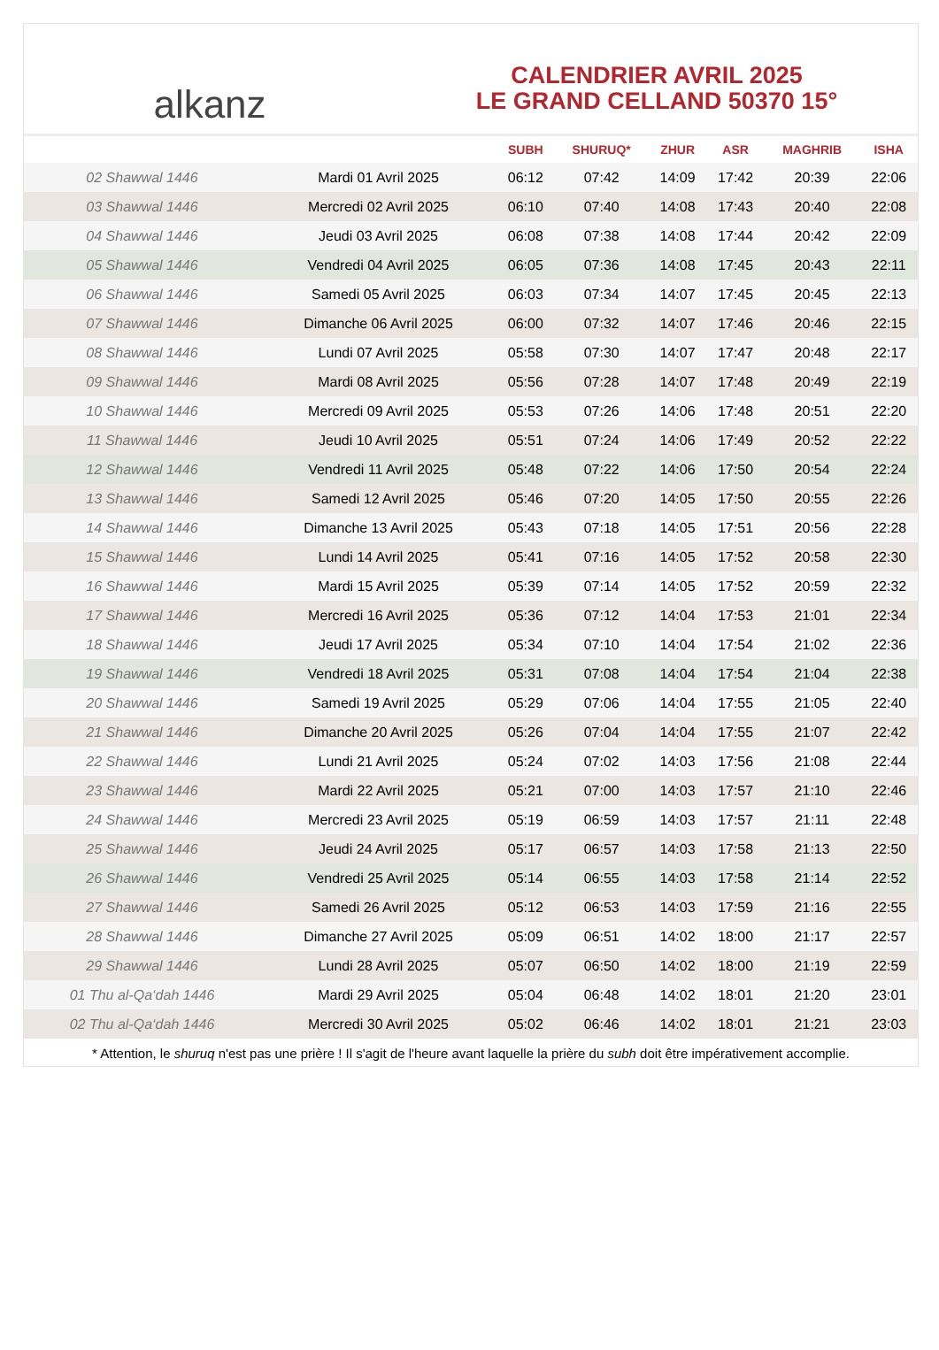alkanz
CALENDRIER AVRIL 2025
LE GRAND CELLAND 50370 15°
| | | SUBH | SHURUQ* | ZHUR | ASR | MAGHRIB | ISHA |
| --- | --- | --- | --- | --- | --- | --- | --- |
| 02 Shawwal 1446 | Mardi 01 Avril 2025 | 06:12 | 07:42 | 14:09 | 17:42 | 20:39 | 22:06 |
| 03 Shawwal 1446 | Mercredi 02 Avril 2025 | 06:10 | 07:40 | 14:08 | 17:43 | 20:40 | 22:08 |
| 04 Shawwal 1446 | Jeudi 03 Avril 2025 | 06:08 | 07:38 | 14:08 | 17:44 | 20:42 | 22:09 |
| 05 Shawwal 1446 | Vendredi 04 Avril 2025 | 06:05 | 07:36 | 14:08 | 17:45 | 20:43 | 22:11 |
| 06 Shawwal 1446 | Samedi 05 Avril 2025 | 06:03 | 07:34 | 14:07 | 17:45 | 20:45 | 22:13 |
| 07 Shawwal 1446 | Dimanche 06 Avril 2025 | 06:00 | 07:32 | 14:07 | 17:46 | 20:46 | 22:15 |
| 08 Shawwal 1446 | Lundi 07 Avril 2025 | 05:58 | 07:30 | 14:07 | 17:47 | 20:48 | 22:17 |
| 09 Shawwal 1446 | Mardi 08 Avril 2025 | 05:56 | 07:28 | 14:07 | 17:48 | 20:49 | 22:19 |
| 10 Shawwal 1446 | Mercredi 09 Avril 2025 | 05:53 | 07:26 | 14:06 | 17:48 | 20:51 | 22:20 |
| 11 Shawwal 1446 | Jeudi 10 Avril 2025 | 05:51 | 07:24 | 14:06 | 17:49 | 20:52 | 22:22 |
| 12 Shawwal 1446 | Vendredi 11 Avril 2025 | 05:48 | 07:22 | 14:06 | 17:50 | 20:54 | 22:24 |
| 13 Shawwal 1446 | Samedi 12 Avril 2025 | 05:46 | 07:20 | 14:05 | 17:50 | 20:55 | 22:26 |
| 14 Shawwal 1446 | Dimanche 13 Avril 2025 | 05:43 | 07:18 | 14:05 | 17:51 | 20:56 | 22:28 |
| 15 Shawwal 1446 | Lundi 14 Avril 2025 | 05:41 | 07:16 | 14:05 | 17:52 | 20:58 | 22:30 |
| 16 Shawwal 1446 | Mardi 15 Avril 2025 | 05:39 | 07:14 | 14:05 | 17:52 | 20:59 | 22:32 |
| 17 Shawwal 1446 | Mercredi 16 Avril 2025 | 05:36 | 07:12 | 14:04 | 17:53 | 21:01 | 22:34 |
| 18 Shawwal 1446 | Jeudi 17 Avril 2025 | 05:34 | 07:10 | 14:04 | 17:54 | 21:02 | 22:36 |
| 19 Shawwal 1446 | Vendredi 18 Avril 2025 | 05:31 | 07:08 | 14:04 | 17:54 | 21:04 | 22:38 |
| 20 Shawwal 1446 | Samedi 19 Avril 2025 | 05:29 | 07:06 | 14:04 | 17:55 | 21:05 | 22:40 |
| 21 Shawwal 1446 | Dimanche 20 Avril 2025 | 05:26 | 07:04 | 14:04 | 17:55 | 21:07 | 22:42 |
| 22 Shawwal 1446 | Lundi 21 Avril 2025 | 05:24 | 07:02 | 14:03 | 17:56 | 21:08 | 22:44 |
| 23 Shawwal 1446 | Mardi 22 Avril 2025 | 05:21 | 07:00 | 14:03 | 17:57 | 21:10 | 22:46 |
| 24 Shawwal 1446 | Mercredi 23 Avril 2025 | 05:19 | 06:59 | 14:03 | 17:57 | 21:11 | 22:48 |
| 25 Shawwal 1446 | Jeudi 24 Avril 2025 | 05:17 | 06:57 | 14:03 | 17:58 | 21:13 | 22:50 |
| 26 Shawwal 1446 | Vendredi 25 Avril 2025 | 05:14 | 06:55 | 14:03 | 17:58 | 21:14 | 22:52 |
| 27 Shawwal 1446 | Samedi 26 Avril 2025 | 05:12 | 06:53 | 14:03 | 17:59 | 21:16 | 22:55 |
| 28 Shawwal 1446 | Dimanche 27 Avril 2025 | 05:09 | 06:51 | 14:02 | 18:00 | 21:17 | 22:57 |
| 29 Shawwal 1446 | Lundi 28 Avril 2025 | 05:07 | 06:50 | 14:02 | 18:00 | 21:19 | 22:59 |
| 01 Thu al-Qa‘dah 1446 | Mardi 29 Avril 2025 | 05:04 | 06:48 | 14:02 | 18:01 | 21:20 | 23:01 |
| 02 Thu al-Qa‘dah 1446 | Mercredi 30 Avril 2025 | 05:02 | 06:46 | 14:02 | 18:01 | 21:21 | 23:03 |
* Attention, le shuruq n'est pas une prière ! Il s'agit de l'heure avant laquelle la prière du subh doit être impérativement accomplie.